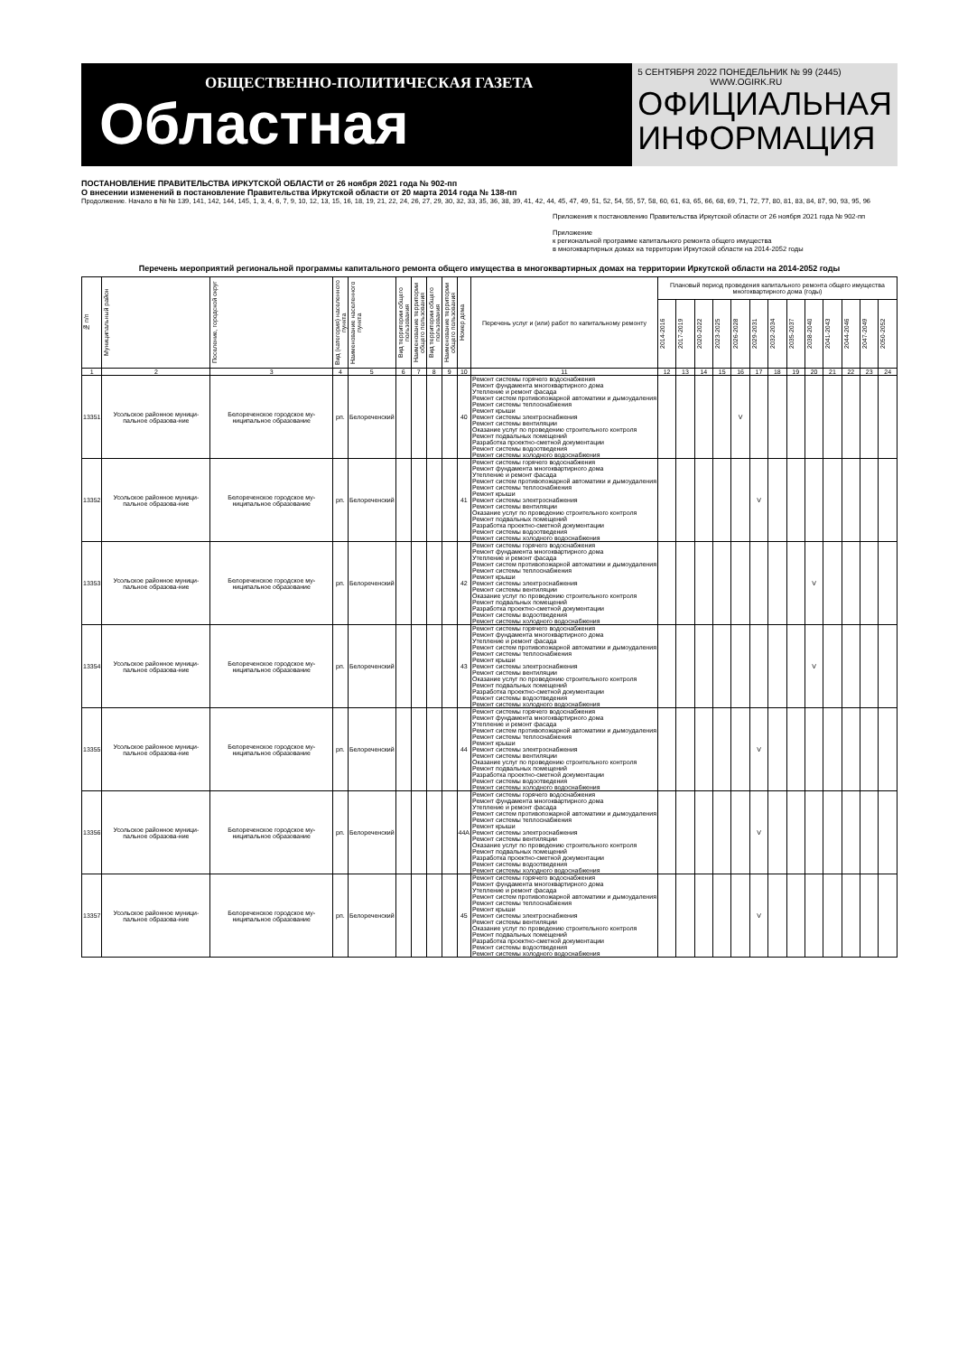ОБЩЕСТВЕННО-ПОЛИТИЧЕСКАЯ ГАЗЕТА
Областная
5 СЕНТЯБРЯ 2022 ПОНЕДЕЛЬНИК № 99 (2445)
WWW.OGIRK.RU
ОФИЦИАЛЬНАЯ
ИНФОРМАЦИЯ
ПОСТАНОВЛЕНИЕ ПРАВИТЕЛЬСТВА ИРКУТСКОЙ ОБЛАСТИ от 26 ноября 2021 года № 902-пп
О внесении изменений в постановление Правительства Иркутской области от 20 марта 2014 года № 138-пп
Продолжение. Начало в № № 139, 141, 142, 144, 145, 1, 3, 4, 6, 7, 9, 10, 12, 13, 15, 16, 18, 19, 21, 22, 24, 26, 27, 29, 30, 32, 33, 35, 36, 38, 39, 41, 42, 44, 45, 47, 49, 51, 52, 54, 55, 57, 58, 60, 61, 63, 65, 66, 68, 69, 71, 72, 77, 80, 81, 83, 84, 87, 90, 93, 95, 96
Приложения к постановлению Правительства Иркутской области от 26 ноября 2021 года № 902-пп
Приложение
к региональной программе капитального ремонта общего имущества
в многоквартирных домах на территории Иркутской области на 2014-2052 годы
Перечень мероприятий региональной программы капитального ремонта общего имущества в многоквартирных домах на территории Иркутской области на 2014-2052 годы
| № п/п | Муниципальный район | Поселение, городской округ | Вид (категория) населенного пункта | Наименование населенного пункта | Вид территории общего пользования | Наименование территории общего пользования | Вид территории общего пользования | Наименование территории общего пользования | Номер дома | Перечень услуг и (или) работ по капитальному ремонту | Плановый период проведения капитального ремонта общего имущества многоквартирного дома (годы) | | | | | | | | | | | | |
| --- | --- | --- | --- | --- | --- | --- | --- | --- | --- | --- | --- | --- | --- | --- | --- | --- | --- | --- | --- | --- | --- | --- | --- |
| | | | | | | | | | | | 2014-2016 | 2017-2019 | 2020-2022 | 2023-2025 | 2026-2028 | 2029-2031 | 2032-2034 | 2035-2037 | 2038-2040 | 2041-2043 | 2044-2046 | 2047-2049 | 2050-2052 |
| 1 | 2 | 3 | 4 | 5 | 6 | 7 | 8 | 9 | 10 | 11 | 12 | 13 | 14 | 15 | 16 | 17 | 18 | 19 | 20 | 21 | 22 | 23 | 24 |
| 13351 | Усольское районное муници-пальное образова-ние | Белореченское городское му-ниципальное образование | рп. | Белореченский | | | | | 40 | Ремонт системы горячего водоснабжения Ремонт фундамента многоквартирного дома Утепление и ремонт фасада Ремонт систем противопожарной автоматики и дымоудаления Ремонт системы теплоснабжения Ремонт крыши Ремонт системы электроснабжения Ремонт системы вентиляции Оказание услуг по проведению строительного контроля Ремонт подвальных помещений Разработка проектно-сметной документации Ремонт системы водоотведения Ремонт системы холодного водоснабжения | | | | | V | | | | | | | | |
| 13352 | Усольское районное муници-пальное образова-ние | Белореченское городское му-ниципальное образование | рп. | Белореченский | | | | | 41 | Ремонт системы горячего водоснабжения Ремонт фундамента многоквартирного дома Утепление и ремонт фасада Ремонт систем противопожарной автоматики и дымоудаления Ремонт системы теплоснабжения Ремонт крыши Ремонт системы электроснабжения Ремонт системы вентиляции Оказание услуг по проведению строительного контроля Ремонт подвальных помещений Разработка проектно-сметной документации Ремонт системы водоотведения Ремонт системы холодного водоснабжения | | | | | | V | | | | | | | |
| 13353 | Усольское районное муници-пальное образова-ние | Белореченское городское му-ниципальное образование | рп. | Белореченский | | | | | 42 | Ремонт системы горячего водоснабжения Ремонт фундамента многоквартирного дома Утепление и ремонт фасада Ремонт систем противопожарной автоматики и дымоудаления Ремонт системы теплоснабжения Ремонт крыши Ремонт системы электроснабжения Ремонт системы вентиляции Оказание услуг по проведению строительного контроля Ремонт подвальных помещений Разработка проектно-сметной документации Ремонт системы водоотведения Ремонт системы холодного водоснабжения | | | | | | | | | V | | | | |
| 13354 | Усольское районное муници-пальное образова-ние | Белореченское городское му-ниципальное образование | рп. | Белореченский | | | | | 43 | Ремонт системы горячего водоснабжения Ремонт фундамента многоквартирного дома Утепление и ремонт фасада Ремонт систем противопожарной автоматики и дымоудаления Ремонт системы теплоснабжения Ремонт крыши Ремонт системы электроснабжения Ремонт системы вентиляции Оказание услуг по проведению строительного контроля Ремонт подвальных помещений Разработка проектно-сметной документации Ремонт системы водоотведения Ремонт системы холодного водоснабжения | | | | | | | | | V | | | | |
| 13355 | Усольское районное муници-пальное образова-ние | Белореченское городское му-ниципальное образование | рп. | Белореченский | | | | | 44 | Ремонт системы горячего водоснабжения Ремонт фундамента многоквартирного дома Утепление и ремонт фасада Ремонт систем противопожарной автоматики и дымоудаления Ремонт системы теплоснабжения Ремонт крыши Ремонт системы электроснабжения Ремонт системы вентиляции Оказание услуг по проведению строительного контроля Ремонт подвальных помещений Разработка проектно-сметной документации Ремонт системы водоотведения Ремонт системы холодного водоснабжения | | | | | | V | | | | | | | |
| 13356 | Усольское районное муници-пальное образова-ние | Белореченское городское му-ниципальное образование | рп. | Белореченский | | | | | 44А | Ремонт системы горячего водоснабжения Ремонт фундамента многоквартирного дома Утепление и ремонт фасада Ремонт систем противопожарной автоматики и дымоудаления Ремонт системы теплоснабжения Ремонт крыши Ремонт системы электроснабжения Ремонт системы вентиляции Оказание услуг по проведению строительного контроля Ремонт подвальных помещений Разработка проектно-сметной документации Ремонт системы водоотведения Ремонт системы холодного водоснабжения | | | | | | V | | | | | | | |
| 13357 | Усольское районное муници-пальное образова-ние | Белореченское городское му-ниципальное образование | рп. | Белореченский | | | | | 45 | Ремонт системы горячего водоснабжения Ремонт фундамента многоквартирного дома Утепление и ремонт фасада Ремонт систем противопожарной автоматики и дымоудаления Ремонт системы теплоснабжения Ремонт крыши Ремонт системы электроснабжения Ремонт системы вентиляции Оказание услуг по проведению строительного контроля Ремонт подвальных помещений Разработка проектно-сметной документации Ремонт системы водоотведения Ремонт системы холодного водоснабжения | | | | | | V | | | | | | | |